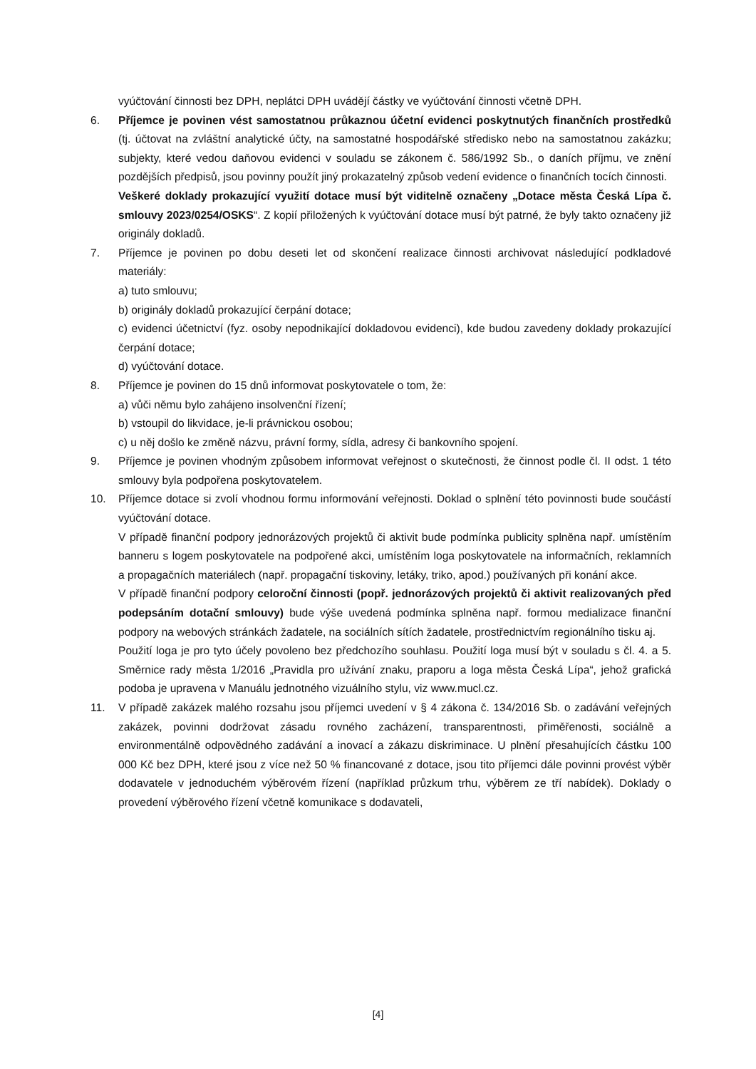vyúčtování činnosti bez DPH, neplátci DPH uvádějí částky ve vyúčtování činnosti včetně DPH.
6. Příjemce je povinen vést samostatnou průkaznou účetní evidenci poskytnutých finančních prostředků (tj. účtovat na zvláštní analytické účty, na samostatné hospodářské středisko nebo na samostatnou zakázku; subjekty, které vedou daňovou evidenci v souladu se zákonem č. 586/1992 Sb., o daních příjmu, ve znění pozdějších předpisů, jsou povinny použít jiný prokazatelný způsob vedení evidence o finančních tocích činnosti.
Veškeré doklady prokazující využití dotace musí být viditelně označeny „Dotace města Česká Lípa č. smlouvy 2023/0254/OSKS“. Z kopií přiložených k vyúčtování dotace musí být patrné, že byly takto označeny již originály dokladů.
7. Příjemce je povinen po dobu deseti let od skončení realizace činnosti archivovat následující podkladové materiály:
a) tuto smlouvu;
b) originály dokladů prokazující čerpání dotace;
c) evidenci účetnictví (fyz. osoby nepodnikající dokladovou evidenci), kde budou zavedeny doklady prokazující čerpání dotace;
d) vyúčtování dotace.
8. Příjemce je povinen do 15 dnů informovat poskytovatele o tom, že:
a) vůči němu bylo zahájeno insolvenční řízení;
b) vstoupil do likvidace, je-li právnickou osobou;
c) u něj došlo ke změně názvu, právní formy, sídla, adresy či bankovního spojení.
9. Příjemce je povinen vhodným způsobem informovat veřejnost o skutečnosti, že činnost podle čl. II odst. 1 této smlouvy byla podpořena poskytovatelem.
10. Příjemce dotace si zvolí vhodnou formu informování veřejnosti. Doklad o splnění této povinnosti bude součástí vyúčtování dotace.
V případě finanční podpory jednorázových projektů či aktivit bude podmínka publicity splněna např. umístěním banneru s logem poskytovatele na podpořené akci, umístěním loga poskytovatele na informačních, reklamních a propagačních materiálech (např. propagační tiskoviny, letáky, triko, apod.) používaných při konání akce.
V případě finanční podpory celoroční činnosti (popř. jednorázových projektů či aktivit realizovaných před podepsáním dotační smlouvy) bude výše uvedená podmínka splněna např. formou medializace finanční podpory na webových stránkách žadatele, na sociálních sítích žadatele, prostřednictvím regionálního tisku aj.
Použití loga je pro tyto účely povoleno bez předchozího souhlasu. Použití loga musí být v souladu s čl. 4. a 5. Směrnice rady města 1/2016 „Pravidla pro užívání znaku, praporu a loga města Česká Lípa“, jehož grafická podoba je upravena v Manuálu jednotného vizuálního stylu, viz www.mucl.cz.
11. V případě zakázek malého rozsahu jsou příjemci uvedení v § 4 zákona č. 134/2016 Sb. o zadávání veřejných zakázek, povinni dodržovat zásadu rovného zacházení, transparentnosti, přiměřenosti, sociálně a environmentálně odpovědného zadávání a inovací a zákazu diskriminace. U plnění přesahujících částku 100 000 Kč bez DPH, které jsou z více než 50 % financované z dotace, jsou tito příjemci dále povinni provést výběr dodavatele v jednoduchém výběrovém řízení (například průzkum trhu, výběrem ze tří nabídek). Doklady o provedení výběrového řízení včetně komunikace s dodavateli,
[4]